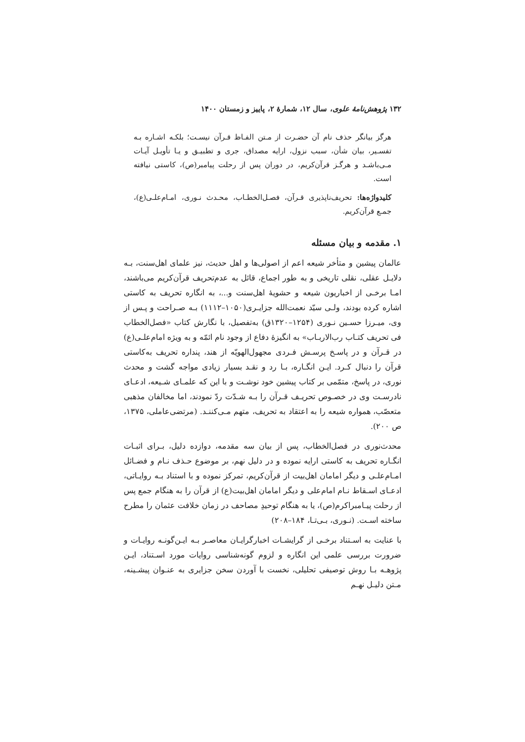۱۳۲ پژوهش‌نامهٔ علوی، سال ۱۲، شمارهٔ ۲، پاییز و زمستان ۱۴۰۰
هرگز بیانگر حذف نام آن حضـرت از مـتن الفـاظ قـرآن نیسـت؛ بلکـه اشـاره بـه تفسـیر، بیان شأن، سبب نزول، ارایه مصداق، جری و تطبیـق و یـا تأویـل آیـات مـی‌باشـد و هرگـز قرآن‌کریم، در دوران پس از رحلت پیامبر(ص)، کاستی نیافته است.
کلیدواژه‌ها: تحریف‌ناپذیری قـرآن، فصـل‌الخطـاب، محـدث نـوری، امـام‌علـی(ع)، جمـع قرآن‌کریم.
۱. مقدمه و بیان مسئله
عالمان پیشین و متأخر شیعه اعم از اصولی‌ها و اهل حدیث، نیز علمای اهل‌سنت، بـه دلایـل عقلی، نقلی تاریخی و به طور اجماع، قائل به عدم‌تحریف قرآن‌کریم می‌باشند، امـا برخـی از اخباریون شیعه و حشویهٔ اهل‌سنت و...، به انگاره تحریف به کاستی اشاره کرده بودند، ولـی سیّد نعمت‌الله جزایـری(۱۰۵۰–۱۱۱۲) بـه صـراحت و پـس از وی، میـرزا حسـین نـوری (۱۲۵۴–۱۳۲۰ق) به‌تفصیل، با نگارش کتاب «فصل‌الخطاب فی تحریف کتـاب رب‌الاربـاب» به انگیزهٔ دفاع از وجود نام ائمّه و به ویژه امام‌علـی(ع) در قـرآن و در پاسـخ پرسـش فـردی مجهول‌الهویّه از هند، پنداره تحریف به‌کاستی قرآن را دنبال کـرد. ایـن انگـاره، بـا رد و نقـد بسیار زیادی مواجه گشت و محدث نوری، در پاسخ، متمّمی بر کتاب پیشین خود نوشـت و با این که علمـای شـیعه، ادعـای نادرسـت وی در خصـوص تحریـف قـرآن را بـه شـدّت ردّ نمودند، اما مخالفان مذهبی متعصّب، همواره شیعه را به اعتقاد به تحریف، متهم مـی‌کننـد. (مرتضی‌عاملی، ۱۳۷۵، ص ۲۰۰).
محدث‌نوری در فصل‌الخطاب، پس از بیان سه مقدمه، دوازده دلیل، بـرای اثبـات انگـاره تحریف به کاستی ارایه نموده و در دلیل نهم، بر موضوع حـذف نـام و فضـائل امـام‌علـی و دیگر امامان اهل‌بیت از قرآن‌کریم، تمرکز نموده و با استناد بـه روایـاتی، ادعـای اسـقاط نـام امام‌علی و دیگر امامان اهل‌بیت(ع) از قرآن را به هنگام جمع پس از رحلت پیـامبراکرم(ص)، یا به هنگام توحیدِ مصاحف در زمان خلافت عثمان را مطرح ساخته اسـت. (نـوری، بـی‌تـا، ۱۸۴–۲۰۸)
با عنایت به اسـتناد برخـی از گرایشـات اخبارگرایـان معاصـر بـه ایـن‌گونـه روایـات و ضرورت بررسی علمی این انگاره و لزوم گونه‌شناسی روایات مورد اسـتناد، ایـن پژوهـه بـا روش توصیفی تحلیلی، نخست با آوردن سخن جزایری به عنـوان پیشـینه، مـتن دلیـل نهـم